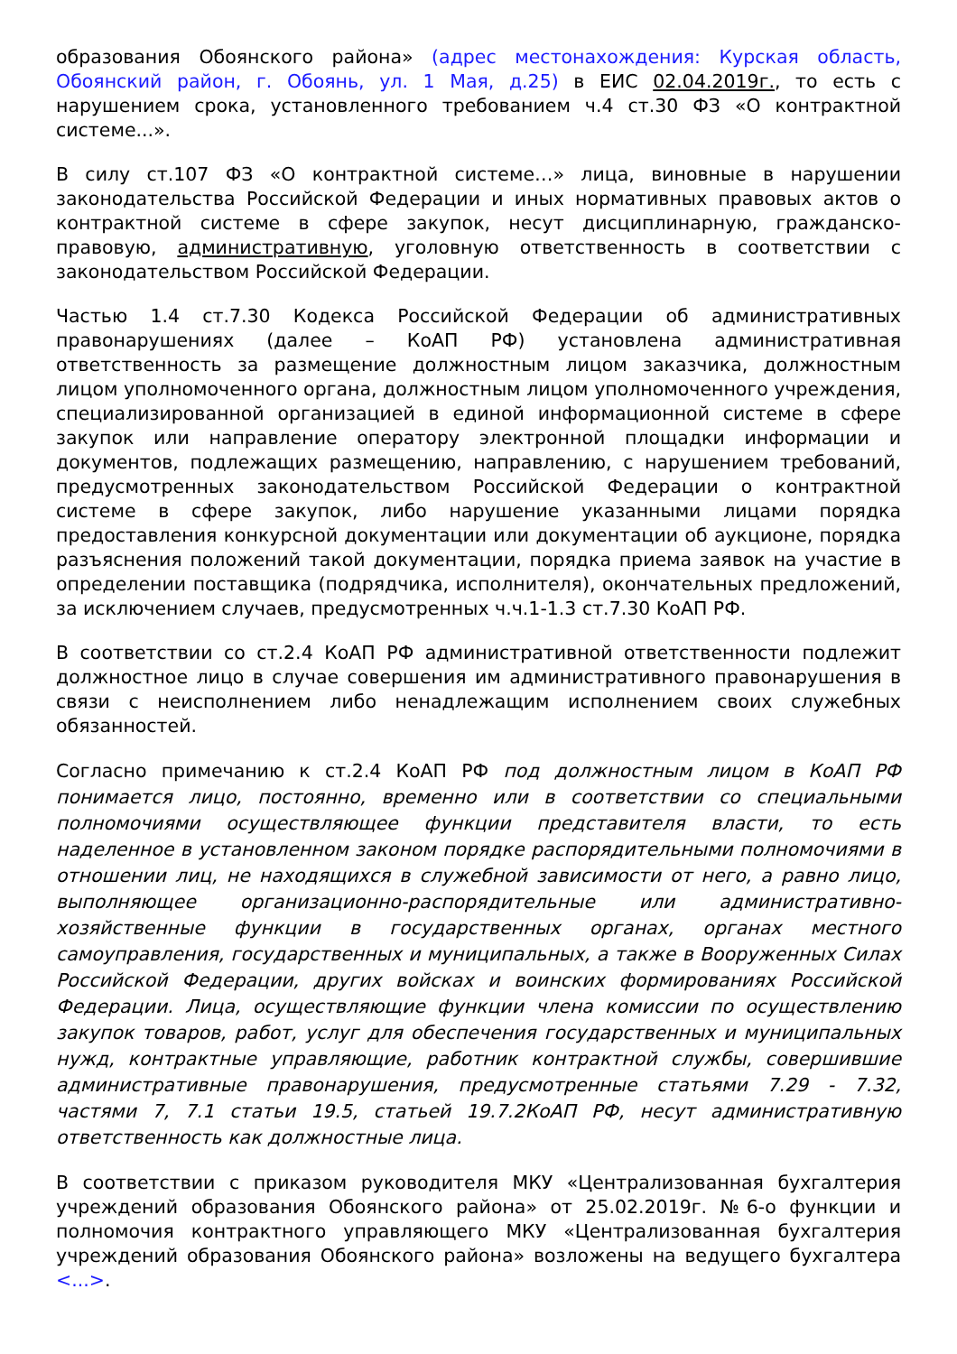образования Обоянского района» (адрес местонахождения: Курская область, Обоянский район, г. Обоянь, ул. 1 Мая, д.25) в ЕИС 02.04.2019г., то есть с нарушением срока, установленного требованием ч.4 ст.30 ФЗ «О контрактной системе...».
В силу ст.107 ФЗ «О контрактной системе…» лица, виновные в нарушении законодательства Российской Федерации и иных нормативных правовых актов о контрактной системе в сфере закупок, несут дисциплинарную, гражданско-правовую, административную, уголовную ответственность в соответствии с законодательством Российской Федерации.
Частью 1.4 ст.7.30 Кодекса Российской Федерации об административных правонарушениях (далее – КоАП РФ) установлена административная ответственность за размещение должностным лицом заказчика, должностным лицом уполномоченного органа, должностным лицом уполномоченного учреждения, специализированной организацией в единой информационной системе в сфере закупок или направление оператору электронной площадки информации и документов, подлежащих размещению, направлению, с нарушением требований, предусмотренных законодательством Российской Федерации о контрактной системе в сфере закупок, либо нарушение указанными лицами порядка предоставления конкурсной документации или документации об аукционе, порядка разъяснения положений такой документации, порядка приема заявок на участие в определении поставщика (подрядчика, исполнителя), окончательных предложений, за исключением случаев, предусмотренных ч.ч.1-1.3 ст.7.30 КоАП РФ.
В соответствии со ст.2.4 КоАП РФ административной ответственности подлежит должностное лицо в случае совершения им административного правонарушения в связи с неисполнением либо ненадлежащим исполнением своих служебных обязанностей.
Согласно примечанию к ст.2.4 КоАП РФ под должностным лицом в КоАП РФ понимается лицо, постоянно, временно или в соответствии со специальными полномочиями осуществляющее функции представителя власти, то есть наделенное в установленном законом порядке распорядительными полномочиями в отношении лиц, не находящихся в служебной зависимости от него, а равно лицо, выполняющее организационно-распорядительные или административно-хозяйственные функции в государственных органах, органах местного самоуправления, государственных и муниципальных, а также в Вооруженных Силах Российской Федерации, других войсках и воинских формированиях Российской Федерации. Лица, осуществляющие функции члена комиссии по осуществлению закупок товаров, работ, услуг для обеспечения государственных и муниципальных нужд, контрактные управляющие, работник контрактной службы, совершившие административные правонарушения, предусмотренные статьями 7.29 - 7.32, частями 7, 7.1 статьи 19.5, статьей 19.7.2КоАП РФ, несут административную ответственность как должностные лица.
В соответствии с приказом руководителя МКУ «Централизованная бухгалтерия учреждений образования Обоянского района» от 25.02.2019г. №6-о функции и полномочия контрактного управляющего МКУ «Централизованная бухгалтерия учреждений образования Обоянского района» возложены на ведущего бухгалтера <...>.